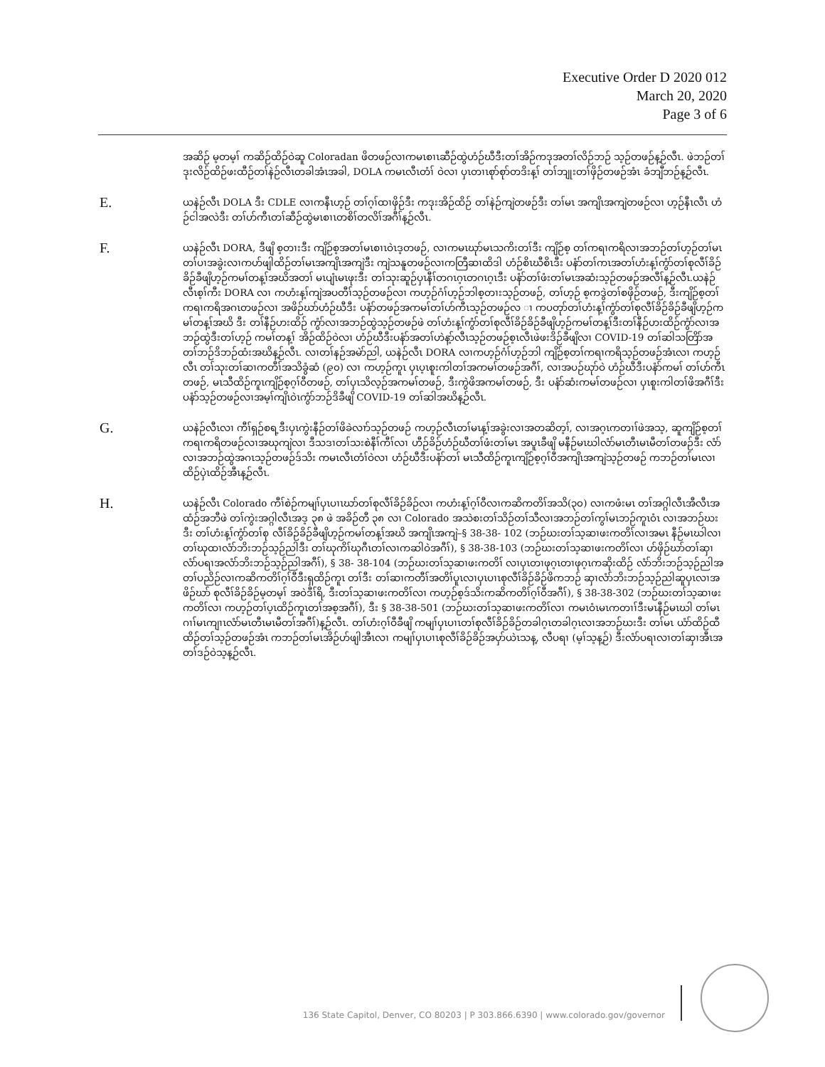Executive Order D 2020 012
March 20, 2020
Page 3 of 6
အဆိဉ် မ့တမ့ၢ် ကဆိဉ်ထိဉ်ဝဲဆူ Coloradan ဖိတဖဉ်လၢကမၤစၢၤဆီဉ်ထွဲဟံဉ်ဃီဒီးတၢ်အိဉ်ကဒုအတၢ်လိဉ်ဘဉ် သ့ဉ်တဖဉ်န့ဉ်လီၤ. ဖဲဘဉ်တၢ်ဒုးလိဉ်ထိဉ်ဖးထီဉ်တၢ်နဲဉ်လီၤတခါအံၤအခါ, DOLA ကမၤလီၤတံၢ် ဝဲလၢ ပှၤတၢၤစုာ်စုာ်တဒိးန့ၢ် တၢ်ဘျုးတၢ်ဖှိဉ်တဖဉ်အံၤ ခံဘျီဘဉ်န့ဉ်လီၤ.
E.
ယနဲဉ်လီၤ DOLA ဒီး CDLE လၢကနီၤဟ့ဉ် တၢ်ဂ့ၢ်ထၢဖှိဉ်ဒီး ကဒုးအိဉ်ထိဉ် တၢ်နဲဉ်ကျဲတဖဉ်ဒီး တၢ်မၤ အကျိၤအကျဲတဖဉ်လၢ ဟ့ဉ်နီၤလီၤ ဟံဉ်ငါအလဲဒီး တၢ်ဟ်ကီၤတၢ်ဆီဉ်ထွဲမၤစၢၤတစိၢ်တလိၢ်အဂီၢ်န့ဉ်လီၤ.
F.
ယနဲဉ်လီၤ DORA, ဒီဖျိ စ့တၢးဒီး ကျိဉ်စ့အတၢ်မၤစၢၤဝဲၤဒ့တဖဉ်, လၢကမၤဃုာ်မၤသကိးတၢ်ဒီး ကျိဉ်စ့ တၢ်ကရၢကရိလၢအဘဉ်တၢ်ဟ့ဉ်တၢ်မၤတၢ်ပၢအခွဲးလၢကဟ်ဖျါထိဉ်တၢ်မၤအကျိၤအကျဲဒီး ကျဲသနူတဖဉ်လၢကတြီဆၢထိဒါ ဟံဉ်စိၤဃီစိၤဒီး ပနံာ်တၢ်ကၤအတၢ်ဟံးန့ၢ်ကွံာ်တၢ်စုလီၢ်ခိဉ်ခိဉ်ခီဖျိဟ့ဉ်ကမၢ်တန့ၢ်အဃိအတၢ် မၤပျံၤမၤဖုးဒီး တၢ်သုးဆူဉ်ပှၤနီၢ်တဂၤဂ့ၤတဂၤဂ့ၤဒီး ပနံာ်တၢ်ဖံးတၢ်မၤအဆံးသ့ဉ်တဖဉ်အလီၢ်န့ဉ်လီၤ.ယနဲဉ်လီၤစ့ၢ်ကီး DORA လၢ ကဟံးန့ၢ်ကျဲအပတီၢ်သ့ဉ်တဖဉ်လၢ ကဟ့ဉ်ဂံၢ်ဟ့ဉ်ဘါစ့တၢးသ့ဉ်တဖဉ်, တၢ်ဟ့ဉ် စ့ကဒွဲတၢ်စဖှိဉ်တဖဉ်, ဒီးကျိဉ်စ့တၢ်ကရၢကရိအဂၤတဖဉ်လၢ အဖိဉ်ဃာ်ဟံဉ်ဃီဒီး ပနံာ်တဖဉ်အကမၢ်တၢ်ဟ်ကီၤသ့ဉ်တဖဉ်လ ၢ ကပတုာ်တၢ်ဟံးန့ၢ်ကွံာ်တၢ်စုလီၢ်ခိဉ်ခိဉ်ခီဖျိဟ့ဉ်ကမၢ်တန့ၢ်အဃိ ဒီး တၢ်နီဉ်ဟးထိဉ် ကွံာ်လၢအဘဉ်ထွဲသ့ဉ်တဖဉ်ဖဲ တၢ်ဟံးန့ၢ်ကွံာ်တၢ်စုလီၢ်ခိဉ်ခိဉ်ခီဖျိဟ့ဉ်ကမၢ်တန့ၢ်ဒီးတၢ်နီဉ်ဟးထိဉ်ကွံာ်လၢအဘဉ်ထွဲဒီးတၢ်ဟ့ဉ် ကမၢ်တန့ၢ် အိဉ်ထိဉ်ဝဲလၢ ဟံဉ်ဃီဒီးပနံာ်အတၢ်ဟဲန့ာ်လီၤသ့ဉ်တဖဉ်စ့ၤလီၤဖဲဖးဒိဉ်ခီဖျိလၢ COVID-19 တၢ်ဆါသတြိာ်အတၢ်ဘဉ်ဒိဘဉ်ထံးအဃိန့ဉ်လီၤ. လၢတၢ်နဉ်အမဲာ်ညါ, ယနဲဉ်လီၤ DORA လၢကဟ့ဉ်ဂံၢ်ဟ့ဉ်ဘါ ကျိဉ်စ့တၢ်ကရၢကရိသ့ဉ်တဖဉ်အံၤလၢ ကဟ့ဉ်လီၤ တၢ်သုးတၢ်ဆၢကတီၢ်အသိခွံဆံ (၉၀) လၢ ကဟ့ဉ်ကူၤ ပှၤပ့ၤစူးကါတၢ်အကမၢ်တဖဉ်အဂီၢ်, လၢအပဉ်ဃုာ်ဝဲ ဟံဉ်ဃီဒီးပနံာ်ကမၢ် တၢ်ဟ်ကီၤတဖဉ်, မၤသီထိဉ်ကူၤကျိဉ်စ့ဂ့ၢ်ဝီတဖဉ်, တၢ်ပှၤသိလ့ဉ်အကမၢ်တဖဉ်, ဒီးကွဲဖိအကမၢ်တဖဉ်, ဒီး ပနံာ်ဆံးကမၢ်တဖဉ်လၢ ပှၤစူးကါတၢ်ဖိအဂီၢ်ဒီး ပနံာ်သ့ဉ်တဖဉ်လၢအမ့ၢ်ကျိၤဝဲၤကွံာ်ဘဉ်ဒိခီဖျိ COVID-19 တၢ်ဆါအဃိန့ဉ်လီၤ.
G.
ယနဲဉ်လီၤလၢ ကီၢ်ရှဉ်စရ့ဒီးပှၤကွဲးနီဉ်တၢ်ဖိခဲလၢာ်သ့ဉ်တဖဉ် ကဟ့ဉ်လီၤတၢ်မၤန့ၢ်အခွဲးလၢအတဆိတ့ၢ်, လၢအဂ့ၤကတၢၢ်ဖဲအသ့, ဆူကျိဉ်စ့တၢ်ကရၢကရိတဖဉ်လၢအဃုကျဲလၢ ဒီသဒၢတၢ်သးစဲနီၢ်ကီၢ်လၢ ဟီဉ်ခိဉ်ဟံဉ်ဃီတၢ်ဖံးတၢ်မၤ အပူၤခီဖျိ မနီဉ်မၤဃါလံာ်မၤတီၤမၤမီတၢ်တဖဉ်ဒီး လံာ်လၢအဘဉ်ထွဲအဂၤသ့ဉ်တဖဉ်ဒ်သိး ကမၤလီၤတံၢ်ဝဲလၢ ဟံဉ်ဃီဒီးပနံာ်တၢ် မၤသီထိဉ်ကူၤကျိဉ်စ့ဂ့ၢ်ဝီအကျိၤအကျဲသ့ဉ်တဖဉ် ကဘဉ်တၢ်မၤလၢထိဉ်ပှဲၤထိဉ်အီၤန့ဉ်လီၤ.
H.
ယနဲဉ်လီၤ Colorado ကီၢ်စဲဉ်ကမျၢ်ပှၤပၢၤဃာ်တၢ်စုလီၢ်ခိဉ်ခိဉ်လၢ ကဟံးန့ၢ်ဂ့ၢ်ဝီလၢကဆိကတိၢ်အသိ(၃၀) လၢကဖံးမၤ တၢ်အဂ္ဂါလီၤအီလီၤအထံဉ်အဘီဖဲ တၢ်ကွဲးအဂ္ဂါလီၤအဒ့ ၃၈ ဖဲ အခိဉ်တီ ၃၈ လၢ Colorado အသဲစးတၢ်သိဉ်တၢ်သီလၢအဘဉ်တၢ်ကွၢ်မၤဘဉ်ကူၤဝံၤ လၢအဘဉ်ဃးဒီး တၢ်ဟံးန့ၢ်ကွံာ်တၢ်စု လီၢ်ခိဉ်ခိဉ်ခီဖျိဟ့ဉ်ကမၢ်တန့ၢ်အဃိ အကျိၤအကျဲ–§ 38-38- 102 (ဘဉ်ဃးတၢ်သ့ဆၢဖးကတိၢ်လၢအမၤ နီဉ်မၤဃါလၢ တၢ်ဃုထၢလံာ်ဘိးဘဉ်သ့ဉ်ညါဒီး တၢ်ဃုကိၢ်ဃုဂီၤတၢ်လၢကဆါဝဲအဂီၢ်), § 38-38-103 (ဘဉ်ဃးတၢ်သ့ဆၢဖးကတိၢ်လၢ ဟ်ဖှိဉ်ဃာ်တၢ်ဆှၢလံာ်ပရၢအလံာ်ဘိးဘဉ်သ့ဉ်ညါအဂီၢ်), § 38- 38-104 (ဘဉ်ဃးတၢ်သ့ဆၢဖးကတိၢ် လၢပှၤတၢဖုဂ့ၤတၢဖုဂ့ၤကဆိုးထိဉ် လံာ်ဘိးဘဉ်သ့ဉ်ညါအတၢ်ပညိဉ်လၢကဆိကတိၢ်ဂ့ၢ်ဝီဒီးရှထိဉ်ကူၤ တၢ်ဒီး တၢ်ဆၢကတီၢ်အတိၢ်ပူၤလၢပှၤပၢၤစုလီၢ်ခိဉ်ခိဉ်ဖိကဘဉ် ဆှၢလံာ်ဘိးဘဉ်သ့ဉ်ညါဆူပှၤလၢအဖိဉ်ဃာ် စုလီၢ်ခိဉ်ခိဉ်မ့တမ့ၢ် အဝဲဒီၢ်ရိ, ဒီးတၢ်သ့ဆၢဖးကတိၢ်လၢ ကဟ့ဉ်စ့ဒ်သိးကဆိကတိၢ်ဂ့ၢ်ဝီအဂီၢ်), § 38-38-302 (ဘဉ်ဃးတၢ်သ့ဆၢဖးကတိၢ်လၢ ကဟ့ဉ်တၢ်ပ့ၤထိဉ်ကူၤတၢ်အစ့အဂီၢ်), ဒီး § 38-38-501 (ဘဉ်ဃးတၢ်သ့ဆၢဖးကတိၢ်လၢ ကမၤဝံၤမၤကတၢၢ်ဒီးမၤနီဉ်မၤဃါ တၢ်မၤဂၢၢ်မၤကျၢၤလံာ်မၤတီၤမၤမီတၢ်အဂီၢ်)န့ဉ်လီၤ. တၢ်ဟံးဂ့ၢ်ဝီခီဖျိ ကမျၢ်ပှၤပၢၤတၢ်စုလီၢ်ခိဉ်ခိဉ်တခါဂ့ၤတခါဂ့ၤလၢအဘဉ်ဃးဒီး တၢ်မၤ ယံာ်ထိဉ်ထီထိဉ်တၢ်သ့ဉ်တဖဉ်အံၤ ကဘဉ်တၢ်မၤအိဉ်ဟ်ဖျါအီၤလၢ ကမျၢ်ပှၤပၢၤစုလီၢ်ခိဉ်ခိဉ်အပှာ်ယဲၤသန့, လီပရၢ (မ့ၢ်သ့န့ဉ်) ဒီးလံာ်ပရၢလၢတၢ်ဆှၢအီၤအတၢ်ဒဉ်ဝဲသ့န့ဉ်လီၤ.
136 State Capitol, Denver, CO 80203 | P 303.866.6390 | www.colorado.gov/governor